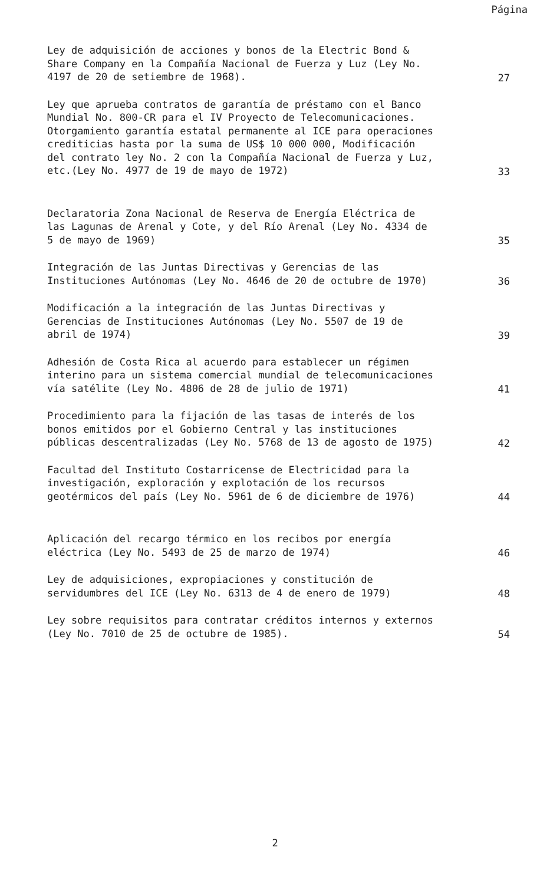Página
Ley de adquisición de acciones y bonos de la Electric Bond & Share Company en la Compañía Nacional de Fuerza y Luz (Ley No. 4197 de 20 de setiembre de 1968).
27
Ley que aprueba contratos de garantía de préstamo con el Banco Mundial No. 800-CR para el IV Proyecto de Telecomunicaciones. Otorgamiento garantía estatal permanente al ICE para operaciones crediticias hasta por la suma de US$ 10 000 000, Modificación del contrato ley No. 2 con la Compañía Nacional de Fuerza y Luz, etc.(Ley No. 4977 de 19 de mayo de 1972)
33
Declaratoria Zona Nacional de Reserva de Energía Eléctrica de las Lagunas de Arenal y Cote, y del Río Arenal (Ley No. 4334 de 5 de mayo de 1969)
35
Integración de las Juntas Directivas y Gerencias de las Instituciones Autónomas (Ley No. 4646 de 20 de octubre de 1970)
36
Modificación a la integración de las Juntas Directivas y Gerencias de Instituciones Autónomas (Ley No. 5507 de 19 de abril de 1974)
39
Adhesión de Costa Rica al acuerdo para establecer un régimen interino para un sistema comercial mundial de telecomunicaciones vía satélite (Ley No. 4806 de 28 de julio de 1971)
41
Procedimiento para la fijación de las tasas de interés de los bonos emitidos por el Gobierno Central y las instituciones públicas descentralizadas (Ley No. 5768 de 13 de agosto de 1975)
42
Facultad del Instituto Costarricense de Electricidad para la investigación, exploración y explotación de los recursos geotérmicos del país (Ley No. 5961 de 6 de diciembre de 1976)
44
Aplicación del recargo térmico en los recibos por energía eléctrica (Ley No. 5493 de 25 de marzo de 1974)
46
Ley de adquisiciones, expropiaciones y constitución de servidumbres del ICE (Ley No. 6313 de 4 de enero de 1979)
48
Ley sobre requisitos para contratar créditos internos y externos (Ley No. 7010 de 25 de octubre de 1985).
54
2